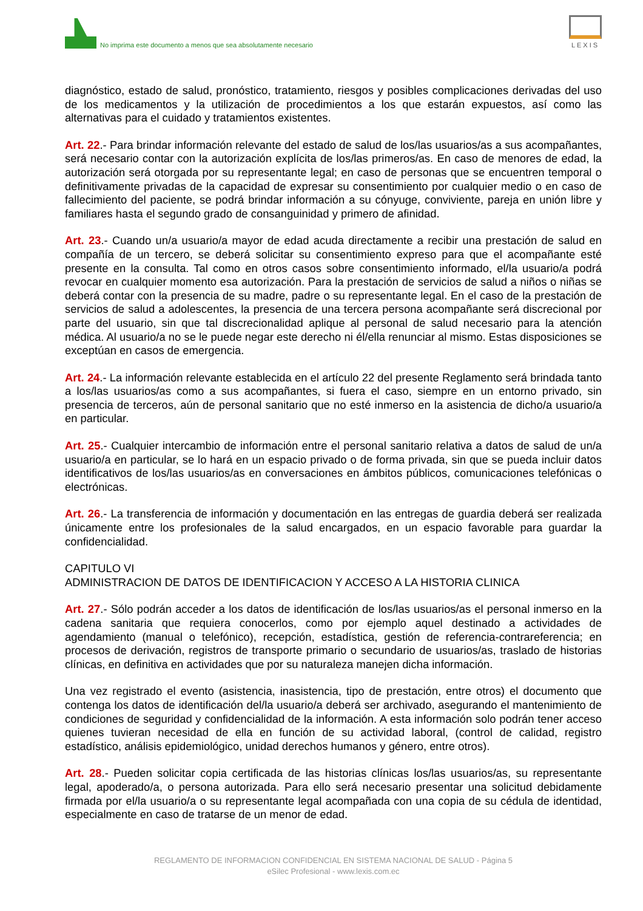No imprima este documento a menos que sea absolutamente necesario
LEXIS
diagnóstico, estado de salud, pronóstico, tratamiento, riesgos y posibles complicaciones derivadas del uso de los medicamentos y la utilización de procedimientos a los que estarán expuestos, así como las alternativas para el cuidado y tratamientos existentes.
Art. 22.- Para brindar información relevante del estado de salud de los/las usuarios/as a sus acompañantes, será necesario contar con la autorización explícita de los/las primeros/as. En caso de menores de edad, la autorización será otorgada por su representante legal; en caso de personas que se encuentren temporal o definitivamente privadas de la capacidad de expresar su consentimiento por cualquier medio o en caso de fallecimiento del paciente, se podrá brindar información a su cónyuge, conviviente, pareja en unión libre y familiares hasta el segundo grado de consanguinidad y primero de afinidad.
Art. 23.- Cuando un/a usuario/a mayor de edad acuda directamente a recibir una prestación de salud en compañía de un tercero, se deberá solicitar su consentimiento expreso para que el acompañante esté presente en la consulta. Tal como en otros casos sobre consentimiento informado, el/la usuario/a podrá revocar en cualquier momento esa autorización. Para la prestación de servicios de salud a niños o niñas se deberá contar con la presencia de su madre, padre o su representante legal. En el caso de la prestación de servicios de salud a adolescentes, la presencia de una tercera persona acompañante será discrecional por parte del usuario, sin que tal discrecionalidad aplique al personal de salud necesario para la atención médica. Al usuario/a no se le puede negar este derecho ni él/ella renunciar al mismo. Estas disposiciones se exceptúan en casos de emergencia.
Art. 24.- La información relevante establecida en el artículo 22 del presente Reglamento será brindada tanto a los/las usuarios/as como a sus acompañantes, si fuera el caso, siempre en un entorno privado, sin presencia de terceros, aún de personal sanitario que no esté inmerso en la asistencia de dicho/a usuario/a en particular.
Art. 25.- Cualquier intercambio de información entre el personal sanitario relativa a datos de salud de un/a usuario/a en particular, se lo hará en un espacio privado o de forma privada, sin que se pueda incluir datos identificativos de los/las usuarios/as en conversaciones en ámbitos públicos, comunicaciones telefónicas o electrónicas.
Art. 26.- La transferencia de información y documentación en las entregas de guardia deberá ser realizada únicamente entre los profesionales de la salud encargados, en un espacio favorable para guardar la confidencialidad.
CAPITULO VI
ADMINISTRACION DE DATOS DE IDENTIFICACION Y ACCESO A LA HISTORIA CLINICA
Art. 27.- Sólo podrán acceder a los datos de identificación de los/las usuarios/as el personal inmerso en la cadena sanitaria que requiera conocerlos, como por ejemplo aquel destinado a actividades de agendamiento (manual o telefónico), recepción, estadística, gestión de referencia-contrareferencia; en procesos de derivación, registros de transporte primario o secundario de usuarios/as, traslado de historias clínicas, en definitiva en actividades que por su naturaleza manejen dicha información.
Una vez registrado el evento (asistencia, inasistencia, tipo de prestación, entre otros) el documento que contenga los datos de identificación del/la usuario/a deberá ser archivado, asegurando el mantenimiento de condiciones de seguridad y confidencialidad de la información. A esta información solo podrán tener acceso quienes tuvieran necesidad de ella en función de su actividad laboral, (control de calidad, registro estadístico, análisis epidemiológico, unidad derechos humanos y género, entre otros).
Art. 28.- Pueden solicitar copia certificada de las historias clínicas los/las usuarios/as, su representante legal, apoderado/a, o persona autorizada. Para ello será necesario presentar una solicitud debidamente firmada por el/la usuario/a o su representante legal acompañada con una copia de su cédula de identidad, especialmente en caso de tratarse de un menor de edad.
REGLAMENTO DE INFORMACION CONFIDENCIAL EN SISTEMA NACIONAL DE SALUD - Página 5
eSilec Profesional - www.lexis.com.ec